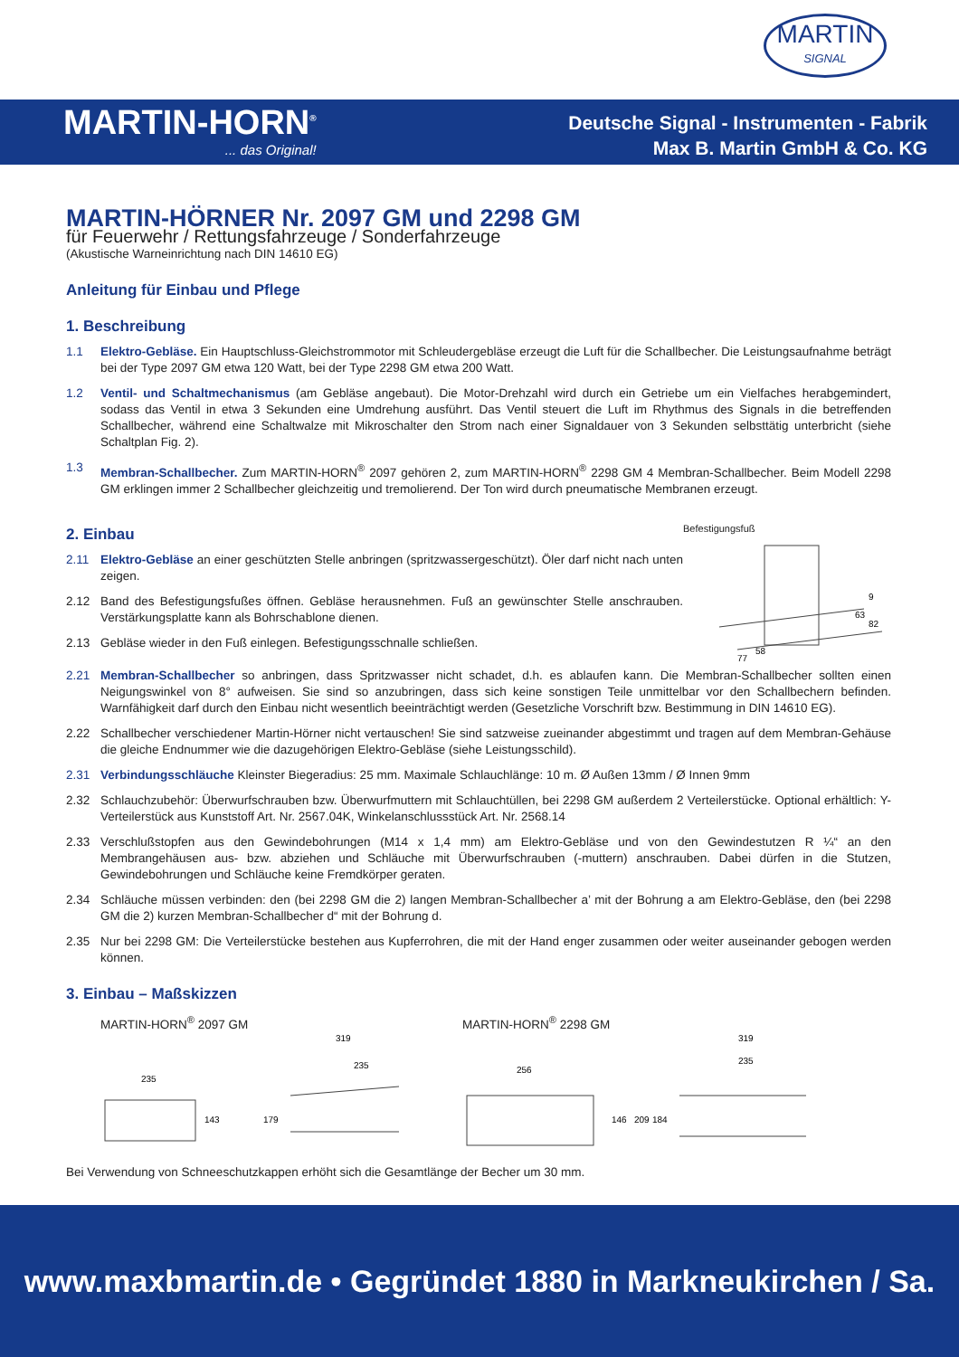MARTIN
SIGNAL
MARTIN-HORN<sup>®</sup>... das Original!
Deutsche Signal - Instrumenten - Fabrik
Max B. Martin GmbH & Co. KG
MARTIN-HÖRNER Nr. 2097 GM und 2298 GM
für Feuerwehr / Rettungsfahrzeuge / Sonderfahrzeuge
(Akustische Warneinrichtung nach DIN 14610 EG)
Anleitung für Einbau und Pflege
1. Beschreibung
1.1 Elektro-Gebläse. Ein Hauptschluss-Gleichstrommotor mit Schleudergebläse erzeugt die Luft für die Schallbecher. Die Leistungsaufnahme beträgt bei der Type 2097 GM etwa 120 Watt, bei der Type 2298 GM etwa 200 Watt.
1.2 Ventil- und Schaltmechanismus (am Gebläse angebaut). Die Motor-Drehzahl wird durch ein Getriebe um ein Vielfaches herabgemindert, sodass das Ventil in etwa 3 Sekunden eine Umdrehung ausführt. Das Ventil steuert die Luft im Rhythmus des Signals in die betreffenden Schallbecher, während eine Schaltwalze mit Mikroschalter den Strom nach einer Signaldauer von 3 Sekunden selbsttätig unterbricht (siehe Schaltplan Fig. 2).
1.3 Membran-Schallbecher. Zum MARTIN-HORN<sup>®</sup> 2097 gehören 2, zum MARTIN-HORN<sup>®</sup> 2298 GM 4 Membran-Schallbecher. Beim Modell 2298 GM erklingen immer 2 Schallbecher gleichzeitig und tremolierend. Der Ton wird durch pneumatische Membranen erzeugt.
2. Einbau
2.11 Elektro-Gebläse an einer geschützten Stelle anbringen (spritzwassergeschützt). Öler darf nicht nach unten zeigen.
2.12 Band des Befestigungsfußes öffnen. Gebläse herausnehmen. Fuß an gewünschter Stelle anschrauben. Verstärkungsplatte kann als Bohrschablone dienen.
2.13 Gebläse wieder in den Fuß einlegen. Befestigungsschnalle schließen.
Befestigungsfuß
58
63
9
77
82
2.21 Membran-Schallbecher so anbringen, dass Spritzwasser nicht schadet, d.h. es ablaufen kann. Die Membran-Schallbecher sollten einen Neigungswinkel von 8° aufweisen. Sie sind so anzubringen, dass sich keine sonstigen Teile unmittelbar vor den Schallbechern befinden. Warnfähigkeit darf durch den Einbau nicht wesentlich beeinträchtigt werden (Gesetzliche Vorschrift bzw. Bestimmung in DIN 14610 EG).
2.22 Schallbecher verschiedener Martin-Hörner nicht vertauschen! Sie sind satzweise zueinander abgestimmt und tragen auf dem Membran-Gehäuse die gleiche Endnummer wie die dazugehörigen Elektro-Gebläse (siehe Leistungsschild).
2.31 Verbindungsschläuche Kleinster Biegeradius: 25 mm. Maximale Schlauchlänge: 10 m. Ø Außen 13mm / Ø Innen 9mm
2.32 Schlauchzubehör: Überwurfschrauben bzw. Überwurfmuttern mit Schlauchtüllen, bei 2298 GM außerdem 2 Verteilerstücke. Optional erhältlich: Y-Verteilerstück aus Kunststoff Art. Nr. 2567.04K, Winkelanschlussstück Art. Nr. 2568.14
2.33 Verschlußstopfen aus den Gewindebohrungen (M14 x 1,4 mm) am Elektro-Gebläse und von den Gewindestutzen R ¼“ an den Membrangehäusen aus- bzw. abziehen und Schläuche mit Überwurfschrauben (-muttern) anschrauben. Dabei dürfen in die Stutzen, Gewindebohrungen und Schläuche keine Fremdkörper geraten.
2.34 Schläuche müssen verbinden: den (bei 2298 GM die 2) langen Membran-Schallbecher a’ mit der Bohrung a am Elektro-Gebläse, den (bei 2298 GM die 2) kurzen Membran-Schallbecher d“ mit der Bohrung d.
2.35 Nur bei 2298 GM: Die Verteilerstücke bestehen aus Kupferrohren, die mit der Hand enger zusammen oder weiter auseinander gebogen werden können.
3. Einbau – Maßskizzen
MARTIN-HORN<sup>®</sup> 2097 GM
235
143
179
319
235
MARTIN-HORN<sup>®</sup> 2298 GM
256
146
209
184
319
235
Bei Verwendung von Schneeschutzkappen erhöht sich die Gesamtlänge der Becher um 30 mm.
www.maxbmartin.de • Gegründet 1880 in Markneukirchen / Sa.